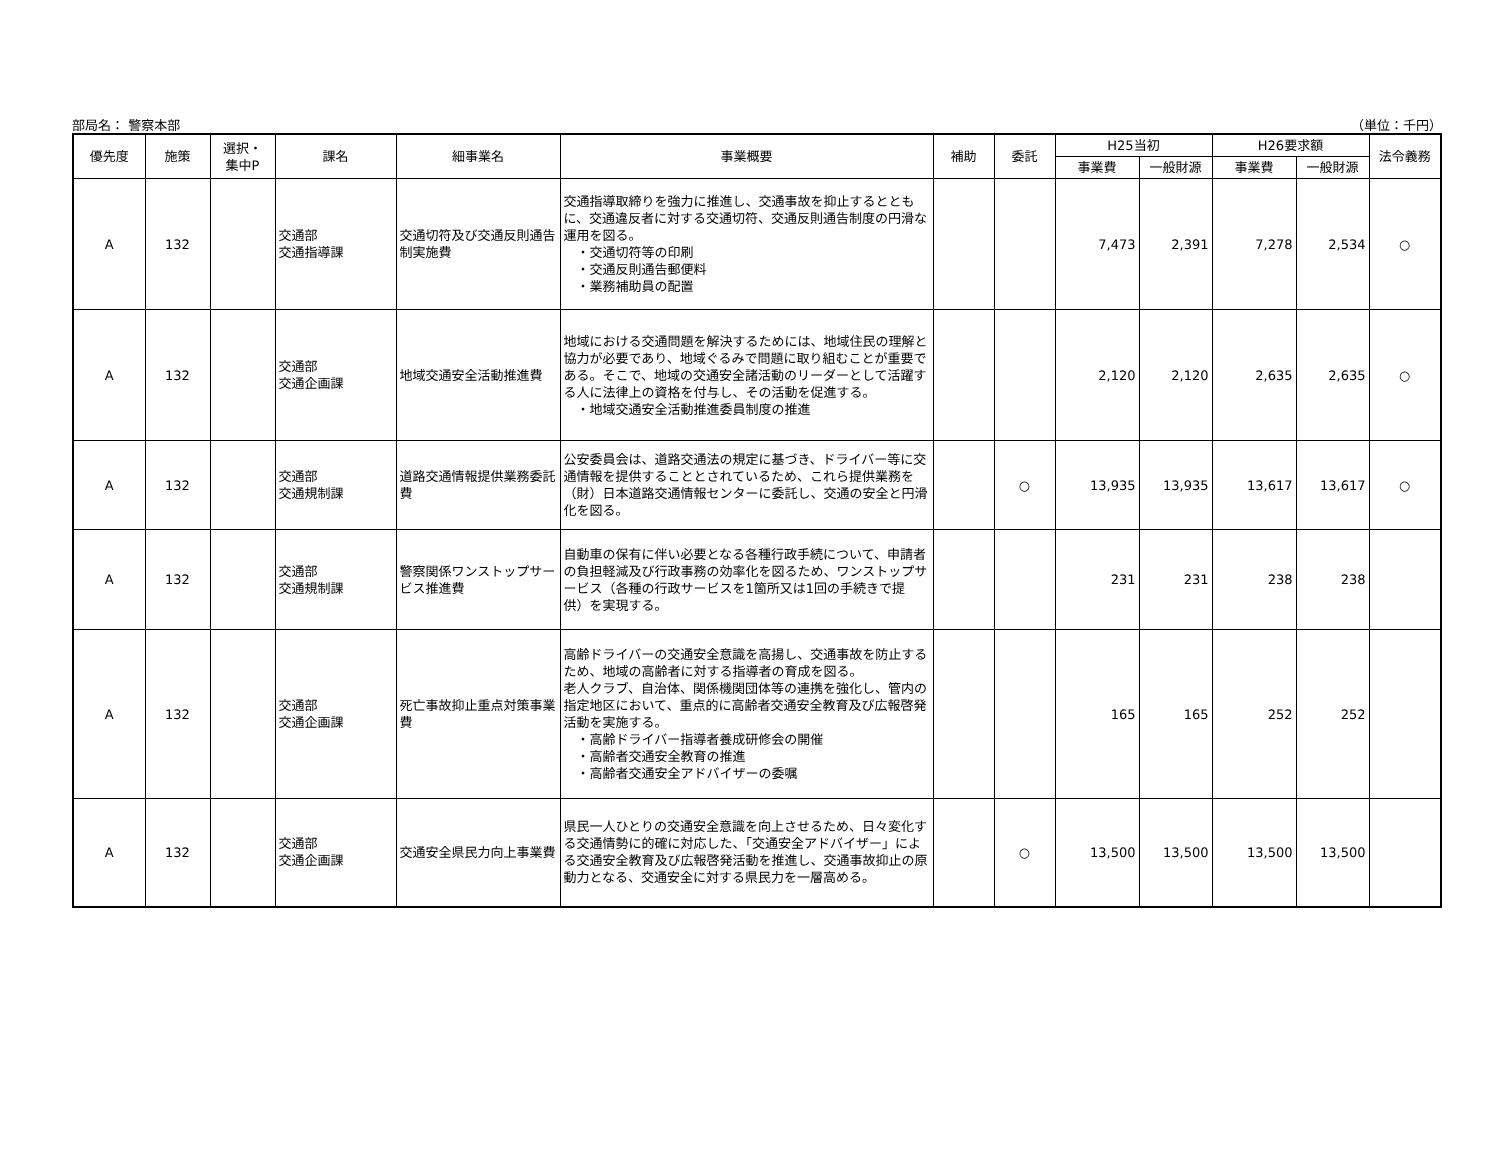部局名： 警察本部 （単位：千円）
| 優先度 | 施策 | 選択・ 集中P | 課名 | 細事業名 | 事業概要 | 補助 | 委託 | H25当初 | | H26要求額 | | 法令義務 |
| --- | --- | --- | --- | --- | --- | --- | --- | --- | --- | --- | --- | --- |
| | | | | | | | | 事業費 | 一般財源 | 事業費 | 一般財源 | |
| A | 132 | | 交通部 交通指導課 | 交通切符及び交通反則通告制実施費 | 交通指導取締りを強力に推進し、交通事故を抑止するとともに、交通違反者に対する交通切符、交通反則通告制度の円滑な運用を図る。 ・交通切符等の印刷 ・交通反則通告郵便料 ・業務補助員の配置 | | | 7,473 | 2,391 | 7,278 | 2,534 | ○ |
| A | 132 | | 交通部 交通企画課 | 地域交通安全活動推進費 | 地域における交通問題を解決するためには、地域住民の理解と協力が必要であり、地域ぐるみで問題に取り組むことが重要である。そこで、地域の交通安全諸活動のリーダーとして活躍する人に法律上の資格を付与し、その活動を促進する。 ・地域交通安全活動推進委員制度の推進 | | | 2,120 | 2,120 | 2,635 | 2,635 | ○ |
| A | 132 | | 交通部 交通規制課 | 道路交通情報提供業務委託費 | 公安委員会は、道路交通法の規定に基づき、ドライバー等に交通情報を提供することとされているため、これら提供業務を（財）日本道路交通情報センターに委託し、交通の安全と円滑化を図る。 | | ○ | 13,935 | 13,935 | 13,617 | 13,617 | ○ |
| A | 132 | | 交通部 交通規制課 | 警察関係ワンストップサービス推進費 | 自動車の保有に伴い必要となる各種行政手続について、申請者の負担軽減及び行政事務の効率化を図るため、ワンストップサービス（各種の行政サービスを1箇所又は1回の手続きで提供）を実現する。 | | | 231 | 231 | 238 | 238 | |
| A | 132 | | 交通部 交通企画課 | 死亡事故抑止重点対策事業費 | 高齢ドライバーの交通安全意識を高揚し、交通事故を防止するため、地域の高齢者に対する指導者の育成を図る。 老人クラブ、自治体、関係機関団体等の連携を強化し、管内の指定地区において、重点的に高齢者交通安全教育及び広報啓発活動を実施する。 ・高齢ドライバー指導者養成研修会の開催 ・高齢者交通安全教育の推進 ・高齢者交通安全アドバイザーの委嘱 | | | 165 | 165 | 252 | 252 | |
| A | 132 | | 交通部 交通企画課 | 交通安全県民力向上事業費 | 県民一人ひとりの交通安全意識を向上させるため、日々変化する交通情勢に的確に対応した、「交通安全アドバイザー」による交通安全教育及び広報啓発活動を推進し、交通事故抑止の原動力となる、交通安全に対する県民力を一層高める。 | | ○ | 13,500 | 13,500 | 13,500 | 13,500 | |